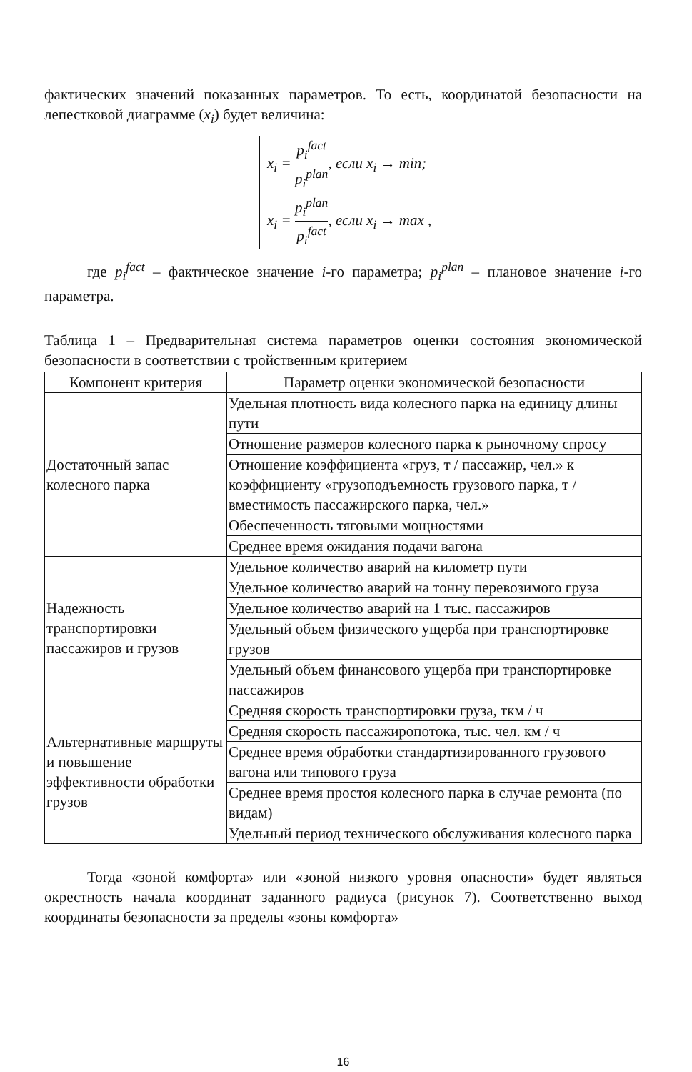фактических значений показанных параметров. То есть, координатой безопасности на лепестковой диаграмме (x<sub>i</sub>) будет величина:
x<sub>i</sub> = p<sub>i</sub><sup>fact</sup> p<sub>i</sub><sup>plan</sup>, если x<sub>i</sub> → min;
x<sub>i</sub> = p<sub>i</sub><sup>plan</sup> p<sub>i</sub><sup>fact</sup>, если x<sub>i</sub> → max ,
где p<sub>i</sub><sup>fact</sup> – фактическое значение i-го параметра; p<sub>i</sub><sup>plan</sup> – плановое значение i-го параметра.
Таблица 1 – Предварительная система параметров оценки состояния экономической безопасности в соответствии с тройственным критерием
| Компонент критерия | Параметр оценки экономической безопасности |
| --- | --- |
| Достаточный запас колесного парка | Удельная плотность вида колесного парка на единицу длины пути |
| | Отношение размеров колесного парка к рыночному спросу |
| | Отношение коэффициента «груз, т / пассажир, чел.» к коэффициенту «грузоподъемность грузового парка, т / вместимость пассажирского парка, чел.» |
| | Обеспеченность тяговыми мощностями |
| | Среднее время ожидания подачи вагона |
| Надежность транспортировки пассажиров и грузов | Удельное количество аварий на километр пути |
| | Удельное количество аварий на тонну перевозимого груза |
| | Удельное количество аварий на 1 тыс. пассажиров |
| | Удельный объем физического ущерба при транспортировке грузов |
| | Удельный объем финансового ущерба при транспортировке пассажиров |
| Альтернативные маршруты и повышение эффективности обработки грузов | Средняя скорость транспортировки груза, ткм / ч |
| | Средняя скорость пассажиропотока, тыс. чел. км / ч |
| | Среднее время обработки стандартизированного грузового вагона или типового груза |
| | Среднее время простоя колесного парка в случае ремонта (по видам) |
| | Удельный период технического обслуживания колесного парка |
Тогда «зоной комфорта» или «зоной низкого уровня опасности» будет являться окрестность начала координат заданного радиуса (рисунок 7). Соответственно выход координаты безопасности за пределы «зоны комфорта»
16